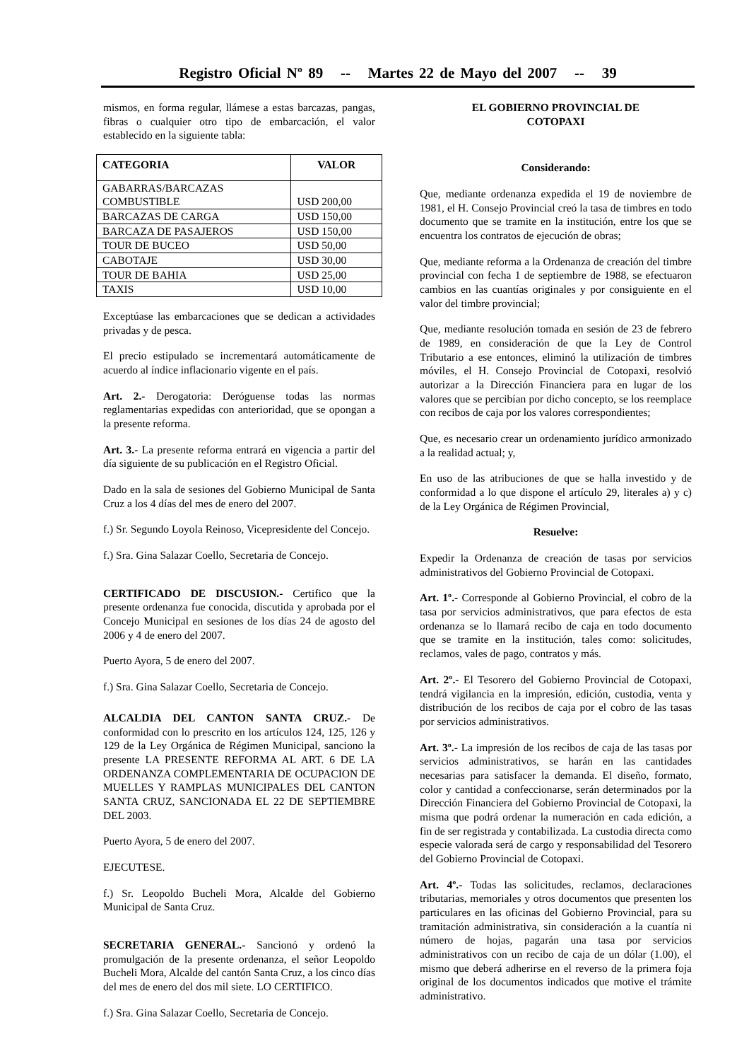Registro Oficial Nº 89 -- Martes 22 de Mayo del 2007 -- 39
mismos, en forma regular, llámese a estas barcazas, pangas, fibras o cualquier otro tipo de embarcación, el valor establecido en la siguiente tabla:
| CATEGORIA | VALOR |
| --- | --- |
| GABARRAS/BARCAZAS COMBUSTIBLE | USD 200,00 |
| BARCAZAS DE CARGA | USD 150,00 |
| BARCAZA DE PASAJEROS | USD 150,00 |
| TOUR DE BUCEO | USD 50,00 |
| CABOTAJE | USD 30,00 |
| TOUR DE BAHIA | USD 25,00 |
| TAXIS | USD 10,00 |
Exceptúase las embarcaciones que se dedican a actividades privadas y de pesca.
El precio estipulado se incrementará automáticamente de acuerdo al índice inflacionario vigente en el país.
Art. 2.- Derogatoria: Deróguense todas las normas reglamentarias expedidas con anterioridad, que se opongan a la presente reforma.
Art. 3.- La presente reforma entrará en vigencia a partir del día siguiente de su publicación en el Registro Oficial.
Dado en la sala de sesiones del Gobierno Municipal de Santa Cruz a los 4 días del mes de enero del 2007.
f.) Sr. Segundo Loyola Reinoso, Vicepresidente del Concejo.
f.) Sra. Gina Salazar Coello, Secretaria de Concejo.
CERTIFICADO DE DISCUSION.- Certifico que la presente ordenanza fue conocida, discutida y aprobada por el Concejo Municipal en sesiones de los días 24 de agosto del 2006 y 4 de enero del 2007.
Puerto Ayora, 5 de enero del 2007.
f.) Sra. Gina Salazar Coello, Secretaria de Concejo.
ALCALDIA DEL CANTON SANTA CRUZ.- De conformidad con lo prescrito en los artículos 124, 125, 126 y 129 de la Ley Orgánica de Régimen Municipal, sanciono la presente LA PRESENTE REFORMA AL ART. 6 DE LA ORDENANZA COMPLEMENTARIA DE OCUPACION DE MUELLES Y RAMPLAS MUNICIPALES DEL CANTON SANTA CRUZ, SANCIONADA EL 22 DE SEPTIEMBRE DEL 2003.
Puerto Ayora, 5 de enero del 2007.
EJECUTESE.
f.) Sr. Leopoldo Bucheli Mora, Alcalde del Gobierno Municipal de Santa Cruz.
SECRETARIA GENERAL.- Sancionó y ordenó la promulgación de la presente ordenanza, el señor Leopoldo Bucheli Mora, Alcalde del cantón Santa Cruz, a los cinco días del mes de enero del dos mil siete. LO CERTIFICO.
f.) Sra. Gina Salazar Coello, Secretaria de Concejo.
EL GOBIERNO PROVINCIAL DE
COTOPAXI
Considerando:
Que, mediante ordenanza expedida el 19 de noviembre de 1981, el H. Consejo Provincial creó la tasa de timbres en todo documento que se tramite en la institución, entre los que se encuentra los contratos de ejecución de obras;
Que, mediante reforma a la Ordenanza de creación del timbre provincial con fecha 1 de septiembre de 1988, se efectuaron cambios en las cuantías originales y por consiguiente en el valor del timbre provincial;
Que, mediante resolución tomada en sesión de 23 de febrero de 1989, en consideración de que la Ley de Control Tributario a ese entonces, eliminó la utilización de timbres móviles, el H. Consejo Provincial de Cotopaxi, resolvió autorizar a la Dirección Financiera para en lugar de los valores que se percibían por dicho concepto, se los reemplace con recibos de caja por los valores correspondientes;
Que, es necesario crear un ordenamiento jurídico armonizado a la realidad actual; y,
En uso de las atribuciones de que se halla investido y de conformidad a lo que dispone el artículo 29, literales a) y c) de la Ley Orgánica de Régimen Provincial,
Resuelve:
Expedir la Ordenanza de creación de tasas por servicios administrativos del Gobierno Provincial de Cotopaxi.
Art. 1º.- Corresponde al Gobierno Provincial, el cobro de la tasa por servicios administrativos, que para efectos de esta ordenanza se lo llamará recibo de caja en todo documento que se tramite en la institución, tales como: solicitudes, reclamos, vales de pago, contratos y más.
Art. 2º.- El Tesorero del Gobierno Provincial de Cotopaxi, tendrá vigilancia en la impresión, edición, custodia, venta y distribución de los recibos de caja por el cobro de las tasas por servicios administrativos.
Art. 3º.- La impresión de los recibos de caja de las tasas por servicios administrativos, se harán en las cantidades necesarias para satisfacer la demanda. El diseño, formato, color y cantidad a confeccionarse, serán determinados por la Dirección Financiera del Gobierno Provincial de Cotopaxi, la misma que podrá ordenar la numeración en cada edición, a fin de ser registrada y contabilizada. La custodia directa como especie valorada será de cargo y responsabilidad del Tesorero del Gobierno Provincial de Cotopaxi.
Art. 4º.- Todas las solicitudes, reclamos, declaraciones tributarias, memoriales y otros documentos que presenten los particulares en las oficinas del Gobierno Provincial, para su tramitación administrativa, sin consideración a la cuantía ni número de hojas, pagarán una tasa por servicios administrativos con un recibo de caja de un dólar (1.00), el mismo que deberá adherirse en el reverso de la primera foja original de los documentos indicados que motive el trámite administrativo.